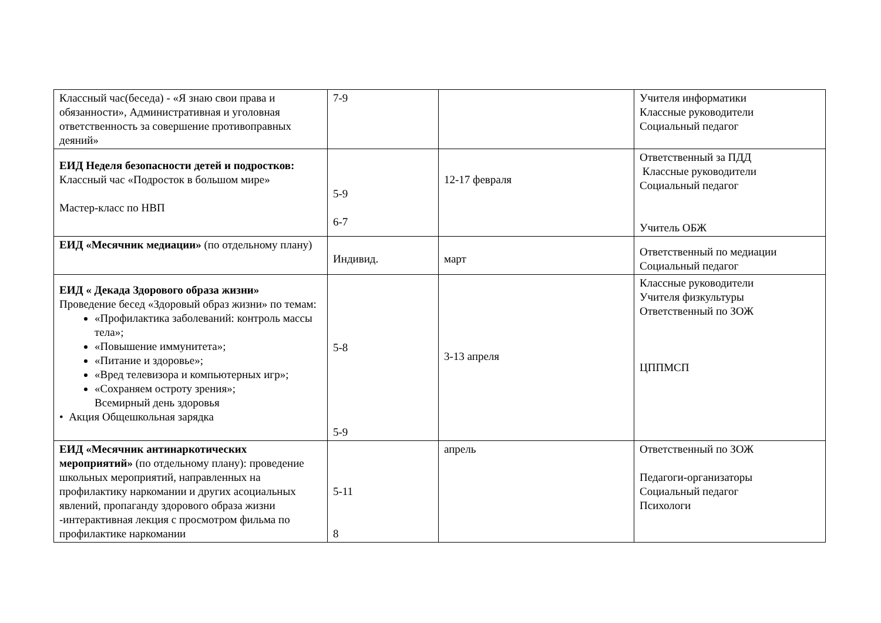| Классный час(беседа) - «Я знаю свои права и обязанности», Административная и уголовная ответственность за совершение противоправных деяний» | 7-9 | | Учителя информатики Классные руководители Социальный педагог |
| ЕИД Неделя безопасности детей и подростков: Классный час «Подросток в большом мире» Мастер-класс по НВП | 5-9 6-7 | 12-17 февраля | Ответственный за ПДД Классные руководители Социальный педагог Учитель ОБЖ |
| ЕИД «Месячник медиации» (по отдельному плану) | Индивид. | март | Ответственный по медиации Социальный педагог |
| ЕИД « Декада Здорового образа жизни» Проведение бесед «Здоровый образ жизни» по темам: «Профилактика заболеваний: контроль массы тела»; «Повышение иммунитета»; «Питание и здоровье»; «Вред телевизора и компьютерных игр»; «Сохраняем остроту зрения»; Всемирный день здоровья • Акция Общешкольная зарядка | 5-8 5-9 | 3-13 апреля | Классные руководители Учителя физкультуры Ответственный по ЗОЖ ЦППМСП |
| ЕИД «Месячник антинаркотических мероприятий» (по отдельному плану): проведение школьных мероприятий, направленных на профилактику наркомании и других асоциальных явлений, пропаганду здорового образа жизни -интерактивная лекция с просмотром фильма по профилактике наркомании | 5-11 8 | апрель | Ответственный по ЗОЖ Педагоги-организаторы Социальный педагог Психологи |